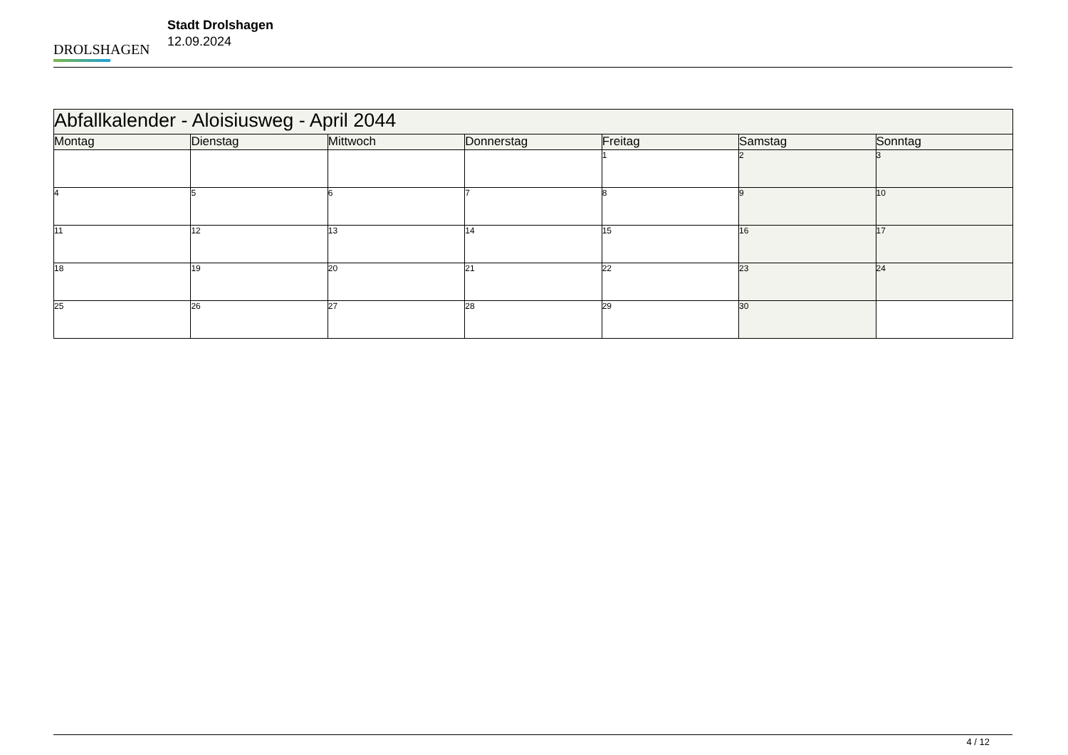DROLSHAGEN
Stadt Drolshagen
12.09.2024
| Abfallkalender - Aloisiusweg - April 2044 | | | | | | |
| Montag | Dienstag | Mittwoch | Donnerstag | Freitag | Samstag | Sonntag |
| | | | | 1 | 2 | 3 |
| 4 | 5 | 6 | 7 | 8 | 9 | 10 |
| 11 | 12 | 13 | 14 | 15 | 16 | 17 |
| 18 | 19 | 20 | 21 | 22 | 23 | 24 |
| 25 | 26 | 27 | 28 | 29 | 30 | |
4 / 12